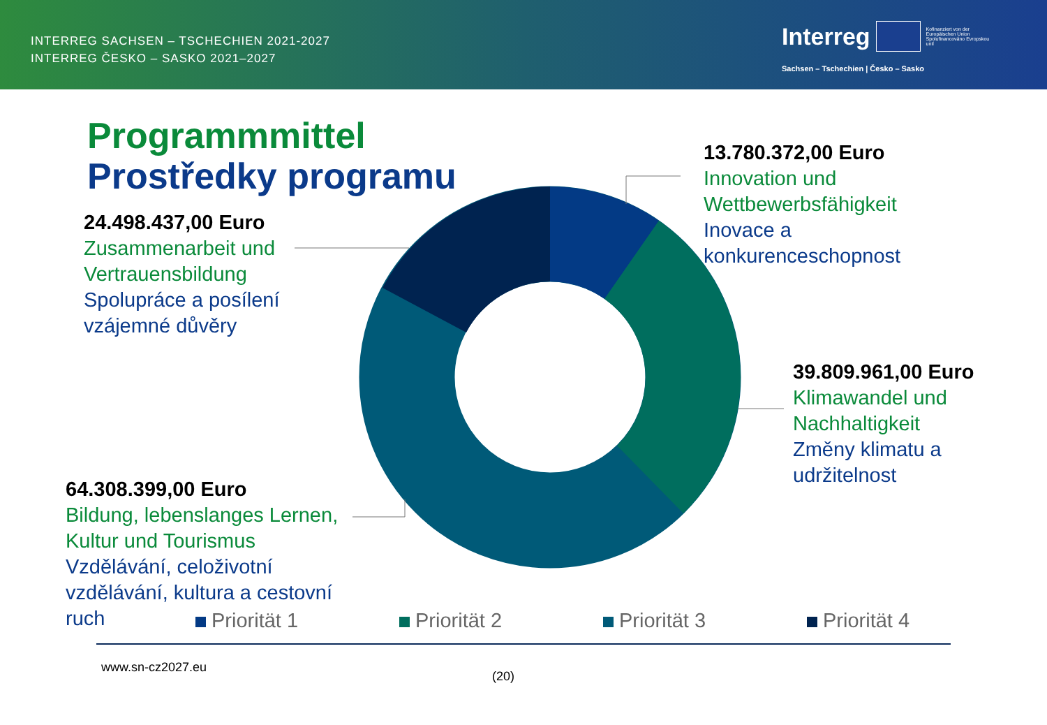INTERREG SACHSEN – TSCHECHIEN 2021-2027
INTERREG ČESKO – SASKO 2021–2027
Interreg Kofinanziert von der Europäischen Union Spolufinancováno Evropskou unií
Sachsen – Tschechien | Česko – Sasko
Programmmittel
Prostředky programu
13.780.372,00 Euro
Innovation und
Wettbewerbsfähigkeit
Inovace a
konkurenceschopnost
24.498.437,00 Euro
Zusammenarbeit und
Vertrauensbildung
Spolupráce a posílení
vzájemné důvěry
39.809.961,00 Euro
Klimawandel und
Nachhaltigkeit
Změny klimatu a
udržitelnost
64.308.399,00 Euro
Bildung, lebenslanges Lernen,
Kultur und Tourismus
Vzdělávání, celoživotní
vzdělávání, kultura a cestovní
ruch
Priorität 1 Priorität 2 Priorität 3 Priorität 4
www.sn-cz2027.eu
(20)